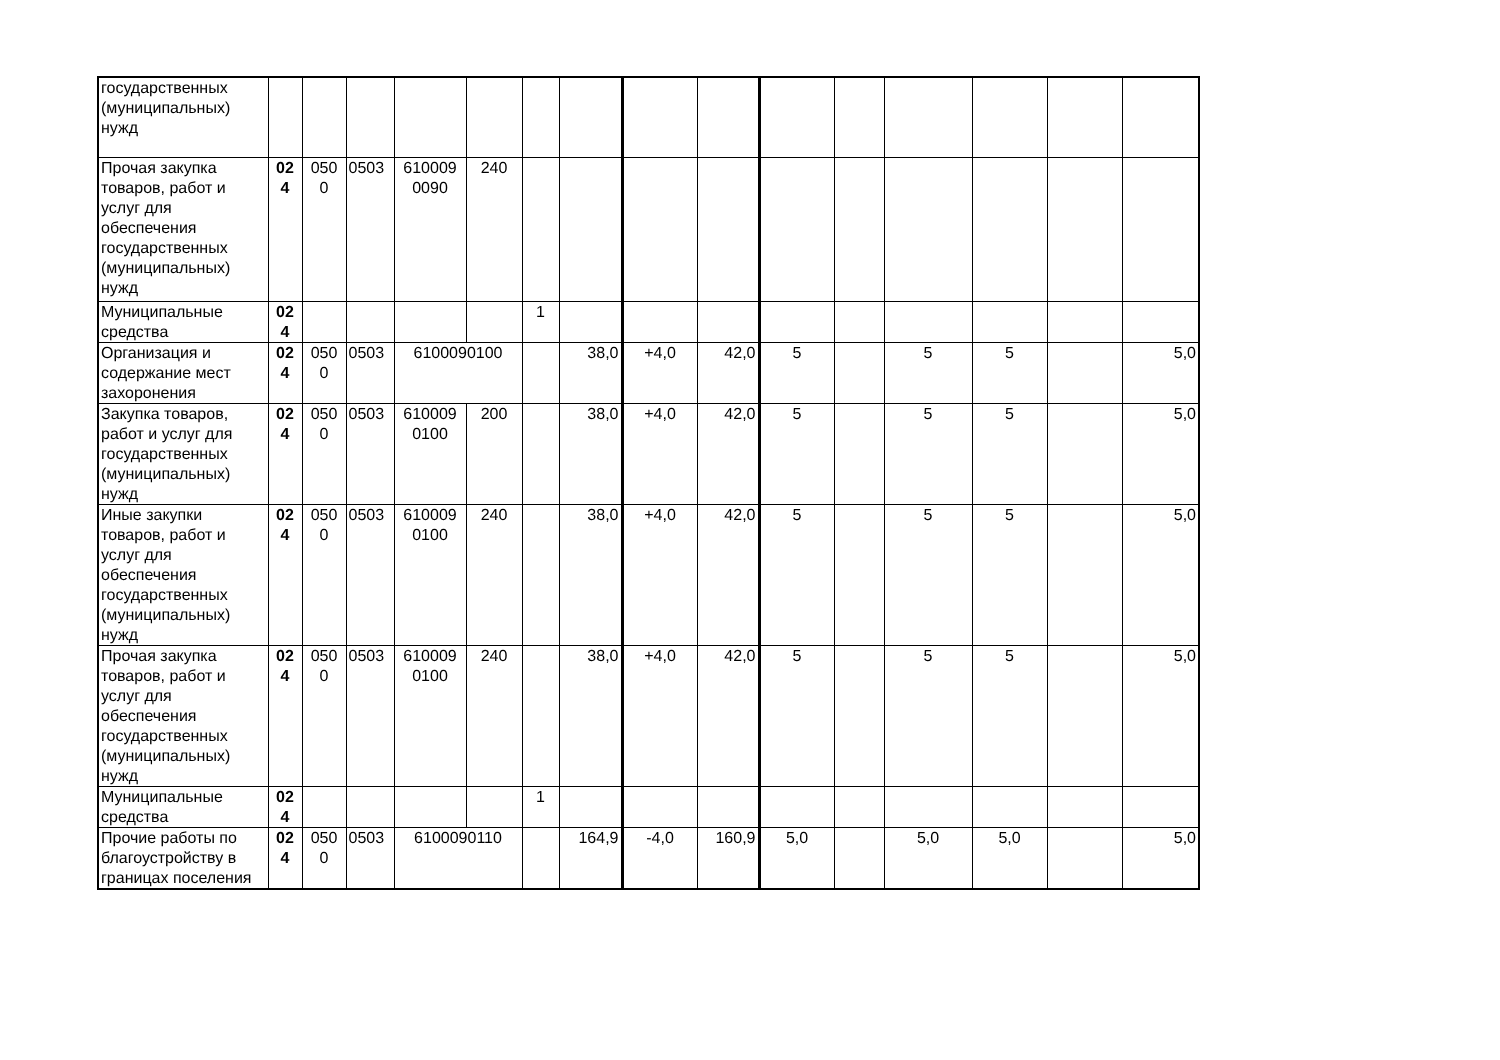| государственных (муниципальных) нужд | | | | | | | | | | | | | | | |
| Прочая закупка товаров, работ и услуг для обеспечения государственных (муниципальных) нужд | 02 4 | 050 0 | 0503 | 610009 0090 | 240 | | | | | | | | | | |
| Муниципальные средства | 02 4 | | | | | 1 | | | | | | | | | |
| Организация и содержание мест захоронения | 02 4 | 050 0 | 0503 | 6100090100 | | | 38,0 | +4,0 | 42,0 | 5 | | 5 | 5 | | 5,0 |
| Закупка товаров, работ и услуг для государственных (муниципальных) нужд | 02 4 | 050 0 | 0503 | 610009 0100 | 200 | | 38,0 | +4,0 | 42,0 | 5 | | 5 | 5 | | 5,0 |
| Иные закупки товаров, работ и услуг для обеспечения государственных (муниципальных) нужд | 02 4 | 050 0 | 0503 | 610009 0100 | 240 | | 38,0 | +4,0 | 42,0 | 5 | | 5 | 5 | | 5,0 |
| Прочая закупка товаров, работ и услуг для обеспечения государственных (муниципальных) нужд | 02 4 | 050 0 | 0503 | 610009 0100 | 240 | | 38,0 | +4,0 | 42,0 | 5 | | 5 | 5 | | 5,0 |
| Муниципальные средства | 02 4 | | | | | 1 | | | | | | | | | |
| Прочие работы по благоустройству в границах поселения | 02 4 | 050 0 | 0503 | 6100090110 | | | 164,9 | -4,0 | 160,9 | 5,0 | | 5,0 | 5,0 | | 5,0 |